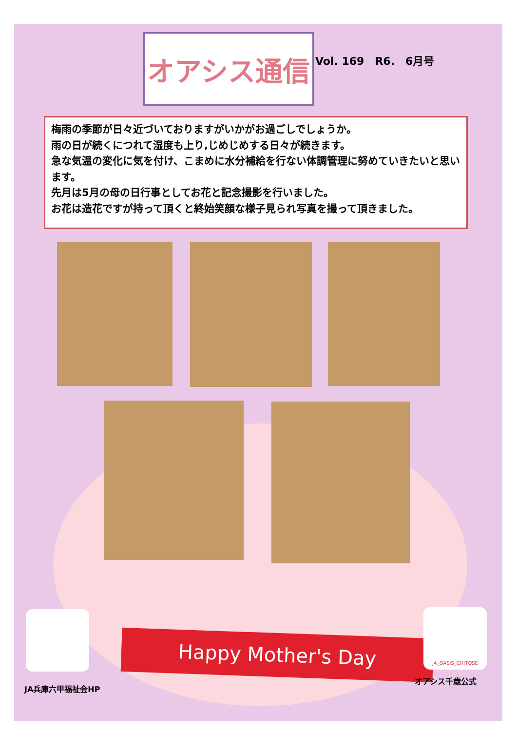オアシス通信 Vol. 169　R6.　6月号
梅雨の季節が日々近づいておりますがいかがお過ごしでしょうか。
雨の日が続くにつれて湿度も上り,じめじめする日々が続きます。
急な気温の変化に気を付け、こまめに水分補給を行ない体調管理に努めていきたいと思います。
先月は5月の母の日行事としてお花と記念撮影を行いました。
お花は造花ですが持って頂くと終始笑顔な様子見られ写真を撮って頂きました。
Happy Mother's Day
JA_OASIS_CHITOSE
JA兵庫六甲福祉会HP
オアシス千歳公式